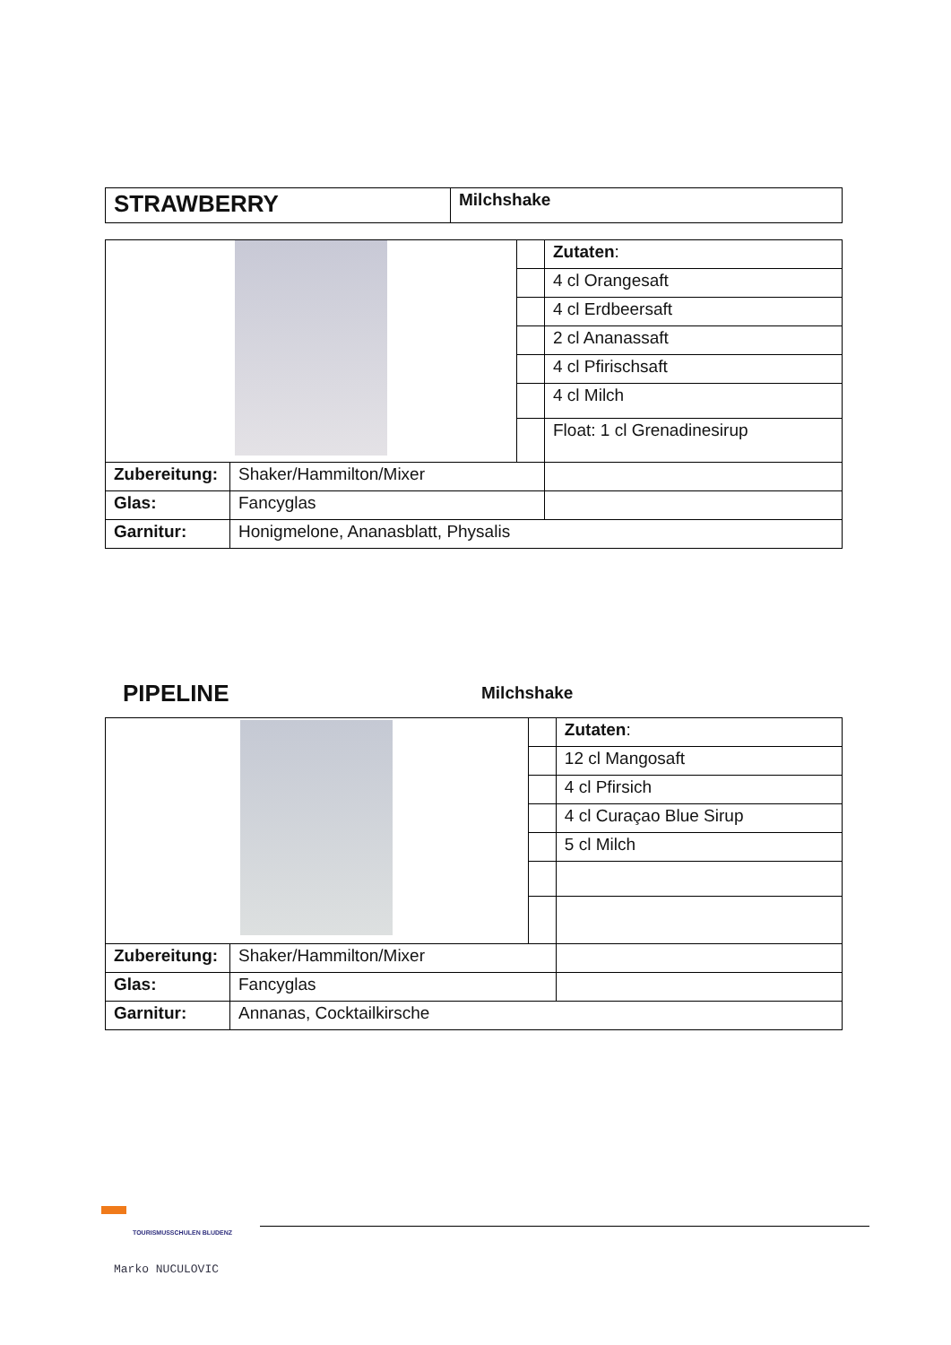| STRAWBERRY | Milchshake |
| | | | Zutaten : |
| | | | 4 cl Orangesaft |
| | | | 4 cl Erdbeersaft |
| | | | 2 cl Ananassaft |
| | | | 4 cl Pfirischsaft |
| | | | 4 cl Milch |
| | | | Float: 1 cl Grenadinesirup |
| Zubereitung: | Shaker/Hammilton/Mixer | | |
| Glas: | Fancyglas | | |
| Garnitur: | Honigmelone, Ananasblatt, Physalis | | |
PIPELINE Milchshake
| | | | Zutaten : |
| | | | 12 cl Mangosaft |
| | | | 4 cl Pfirsich |
| | | | 4 cl Curaçao Blue Sirup |
| | | | 5 cl Milch |
| Zubereitung: | Shaker/Hammilton/Mixer | | |
| Glas: | Fancyglas | | |
| Garnitur: | Annanas, Cocktailkirsche | | |
TOURISMUSSCHULEN BLUDENZ
Marko NUCULOVIC